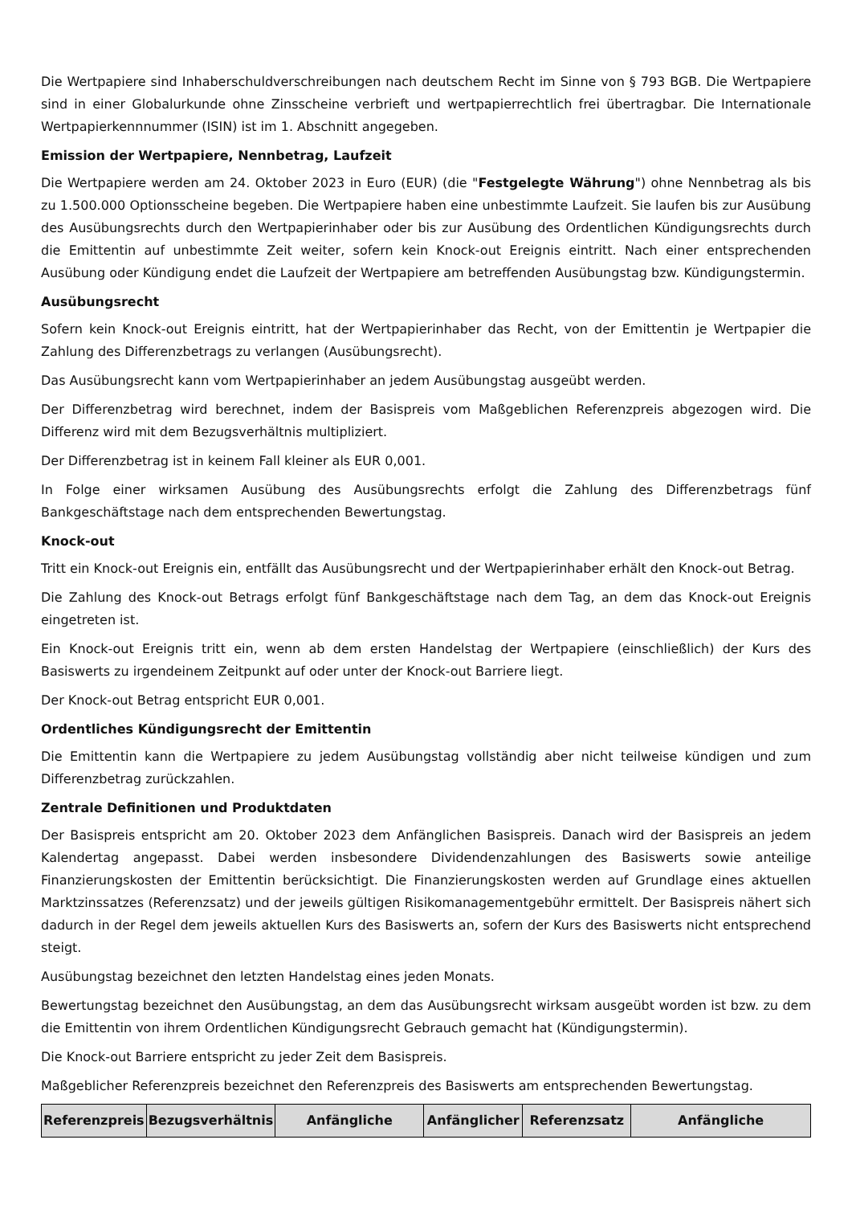Die Wertpapiere sind Inhaberschuldverschreibungen nach deutschem Recht im Sinne von § 793 BGB. Die Wertpapiere sind in einer Globalurkunde ohne Zinsscheine verbrieft und wertpapierrechtlich frei übertragbar. Die Internationale Wertpapierkennnummer (ISIN) ist im 1. Abschnitt angegeben.
Emission der Wertpapiere, Nennbetrag, Laufzeit
Die Wertpapiere werden am 24. Oktober 2023 in Euro (EUR) (die "Festgelegte Währung") ohne Nennbetrag als bis zu 1.500.000 Optionsscheine begeben. Die Wertpapiere haben eine unbestimmte Laufzeit. Sie laufen bis zur Ausübung des Ausübungsrechts durch den Wertpapierinhaber oder bis zur Ausübung des Ordentlichen Kündigungsrechts durch die Emittentin auf unbestimmte Zeit weiter, sofern kein Knock-out Ereignis eintritt. Nach einer entsprechenden Ausübung oder Kündigung endet die Laufzeit der Wertpapiere am betreffenden Ausübungstag bzw. Kündigungstermin.
Ausübungsrecht
Sofern kein Knock-out Ereignis eintritt, hat der Wertpapierinhaber das Recht, von der Emittentin je Wertpapier die Zahlung des Differenzbetrags zu verlangen (Ausübungsrecht).
Das Ausübungsrecht kann vom Wertpapierinhaber an jedem Ausübungstag ausgeübt werden.
Der Differenzbetrag wird berechnet, indem der Basispreis vom Maßgeblichen Referenzpreis abgezogen wird. Die Differenz wird mit dem Bezugsverhältnis multipliziert.
Der Differenzbetrag ist in keinem Fall kleiner als EUR 0,001.
In Folge einer wirksamen Ausübung des Ausübungsrechts erfolgt die Zahlung des Differenzbetrags fünf Bankgeschäftstage nach dem entsprechenden Bewertungstag.
Knock-out
Tritt ein Knock-out Ereignis ein, entfällt das Ausübungsrecht und der Wertpapierinhaber erhält den Knock-out Betrag.
Die Zahlung des Knock-out Betrags erfolgt fünf Bankgeschäftstage nach dem Tag, an dem das Knock-out Ereignis eingetreten ist.
Ein Knock-out Ereignis tritt ein, wenn ab dem ersten Handelstag der Wertpapiere (einschließlich) der Kurs des Basiswerts zu irgendeinem Zeitpunkt auf oder unter der Knock-out Barriere liegt.
Der Knock-out Betrag entspricht EUR 0,001.
Ordentliches Kündigungsrecht der Emittentin
Die Emittentin kann die Wertpapiere zu jedem Ausübungstag vollständig aber nicht teilweise kündigen und zum Differenzbetrag zurückzahlen.
Zentrale Definitionen und Produktdaten
Der Basispreis entspricht am 20. Oktober 2023 dem Anfänglichen Basispreis. Danach wird der Basispreis an jedem Kalendertag angepasst. Dabei werden insbesondere Dividendenzahlungen des Basiswerts sowie anteilige Finanzierungskosten der Emittentin berücksichtigt. Die Finanzierungskosten werden auf Grundlage eines aktuellen Marktzinssatzes (Referenzsatz) und der jeweils gültigen Risikomanagementgebühr ermittelt. Der Basispreis nähert sich dadurch in der Regel dem jeweils aktuellen Kurs des Basiswerts an, sofern der Kurs des Basiswerts nicht entsprechend steigt.
Ausübungstag bezeichnet den letzten Handelstag eines jeden Monats.
Bewertungstag bezeichnet den Ausübungstag, an dem das Ausübungsrecht wirksam ausgeübt worden ist bzw. zu dem die Emittentin von ihrem Ordentlichen Kündigungsrecht Gebrauch gemacht hat (Kündigungstermin).
Die Knock-out Barriere entspricht zu jeder Zeit dem Basispreis.
Maßgeblicher Referenzpreis bezeichnet den Referenzpreis des Basiswerts am entsprechenden Bewertungstag.
| Referenzpreis | Bezugsverhältnis | Anfängliche | Anfänglicher | Referenzsatz | Anfängliche |
| --- | --- | --- | --- | --- | --- |